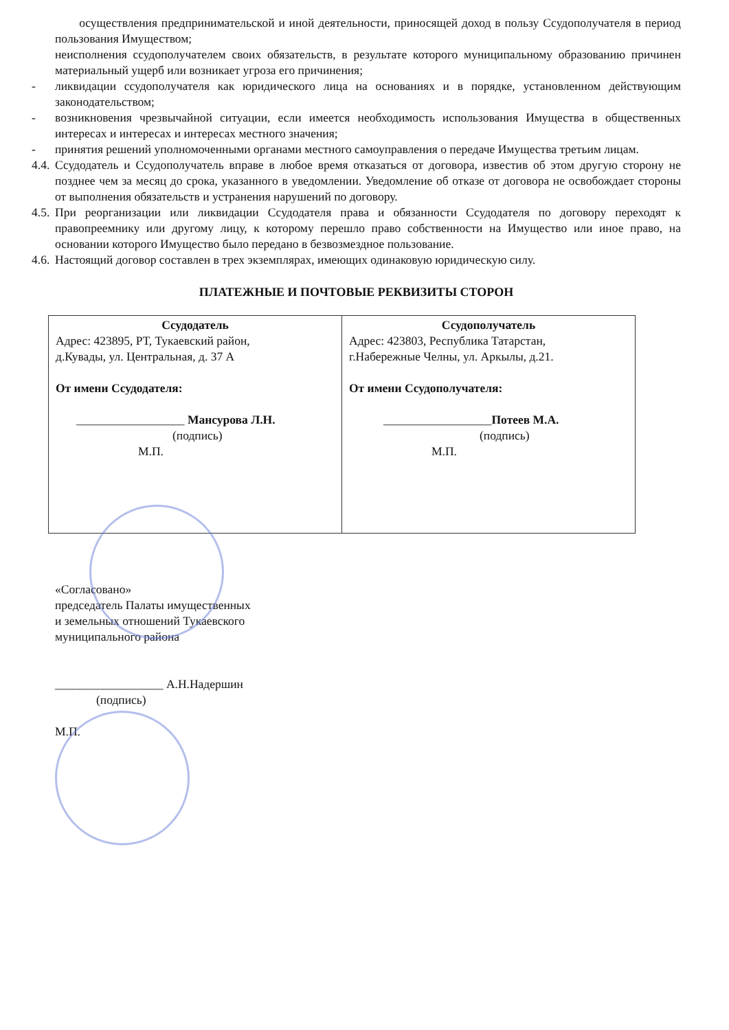осуществления предпринимательской и иной деятельности, приносящей доход в пользу Ссудополучателя в период пользования Имуществом;
неисполнения ссудополучателем своих обязательств, в результате которого муниципальному образованию причинен материальный ущерб или возникает угроза его причинения;
- ликвидации ссудополучателя как юридического лица на основаниях и в порядке, установленном действующим законодательством;
- возникновения чрезвычайной ситуации, если имеется необходимость использования Имущества в общественных интересах и интересах и интересах местного значения;
- принятия решений уполномоченными органами местного самоуправления о передаче Имущества третьим лицам.
4.4.
Ссудодатель и Ссудополучатель вправе в любое время отказаться от договора, известив об этом другую сторону не позднее чем за месяц до срока, указанного в уведомлении. Уведомление об отказе от договора не освобождает стороны от выполнения обязательств и устранения нарушений по договору.
4.5.
При реорганизации или ликвидации Ссудодателя права и обязанности Ссудодателя по договору переходят к правопреемнику или другому лицу, к которому перешло право собственности на Имущество или иное право, на основании которого Имущество было передано в безвозмездное пользование.
4.6.
Настоящий договор составлен в трех экземплярах, имеющих одинаковую юридическую силу.
ПЛАТЕЖНЫЕ И ПОЧТОВЫЕ РЕКВИЗИТЫ СТОРОН
| Ссудодатель Адрес: 423895, РТ, Тукаевский район, д.Кувады, ул. Центральная, д. 37 А От имени Ссудодателя: __________________ Мансурова Л.Н. (подпись) М.П. | Ссудополучатель Адрес: 423803, Республика Татарстан, г.Набережные Челны, ул. Аркылы, д.21. От имени Ссудополучателя: __________________ Потеев М.А. (подпись) М.П. |
«Согласовано»
председатель Палаты имущественных
и земельных отношений Тукаевского
муниципального района
__________________ А.Н.Надершин
(подпись)
М.П.